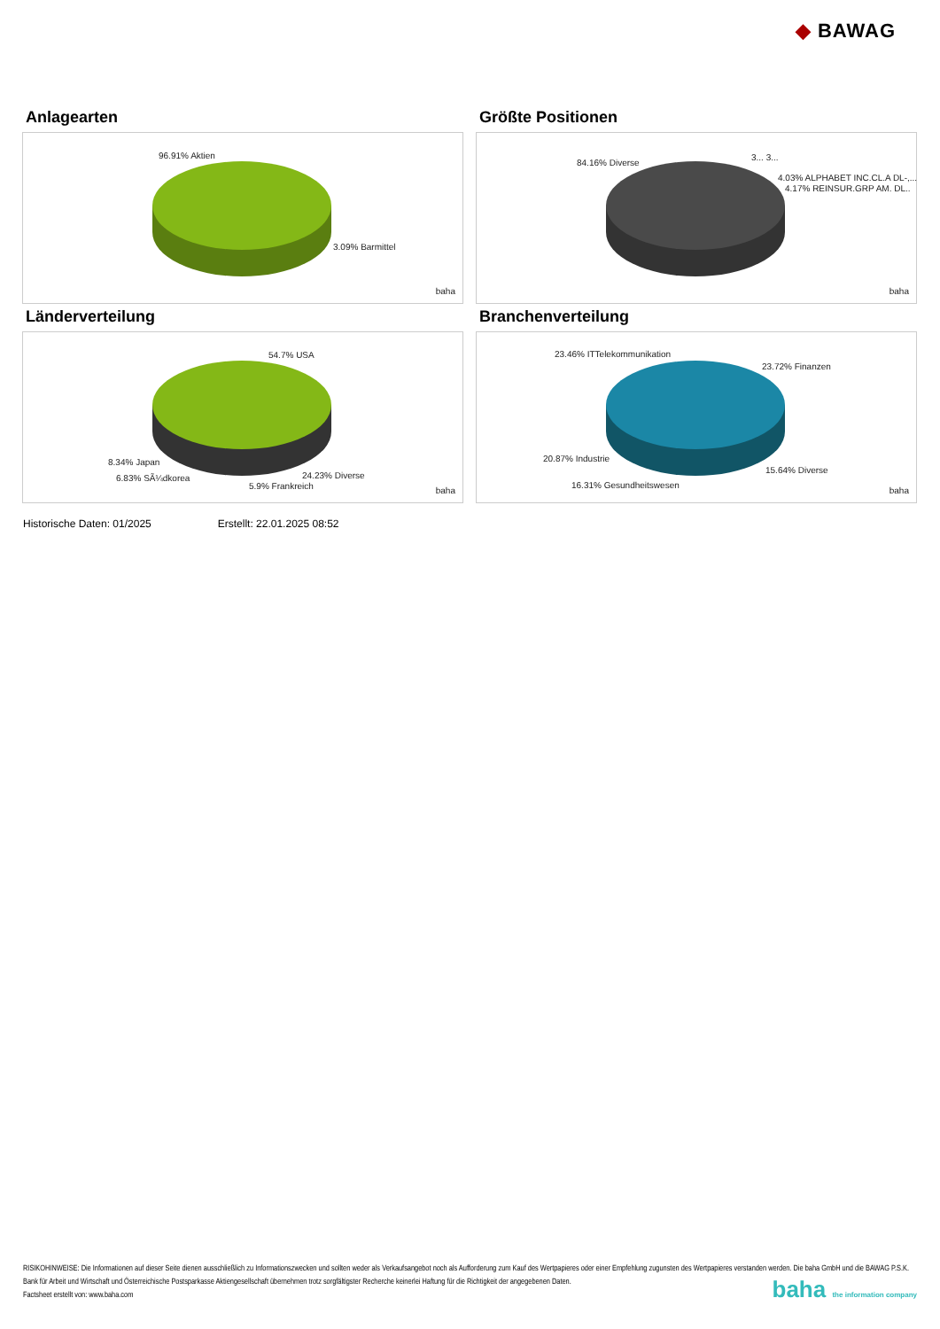◆ BAWAG
Anlagearten
96.91% Aktien
3.09% Barmittel
baha
Größte Positionen
84.16% Diverse
3... 3...
4.03% ALPHABET INC.CL.A DL-,...
4.17% REINSUR.GRP AM. DL..
baha
Länderverteilung
54.7% USA
8.34% Japan
6.83% SÃ¼dkorea 24.23% Diverse
5.9% Frankreich baha
Branchenverteilung
23.46% ITTelekommunikation
23.72% Finanzen
20.87% Industrie
15.64% Diverse
16.31% Gesundheitswesen baha
Historische Daten: 01/2025 Erstellt: 22.01.2025 08:52
RISIKOHINWEISE: Die Informationen auf dieser Seite dienen ausschließlich zu Informationszwecken und sollten weder als Verkaufsangebot noch als Aufforderung zum Kauf des Wertpapieres oder einer Empfehlung zugunsten des Wertpapieres verstanden werden. Die baha GmbH und die BAWAG P.S.K. Bank für Arbeit und Wirtschaft und Österreichische Postsparkasse Aktiengesellschaft übernehmen trotz sorgfältigster Recherche keinerlei Haftung für die Richtigkeit der angegebenen Daten.
Factsheet erstellt von: www.baha.com
baha the information company